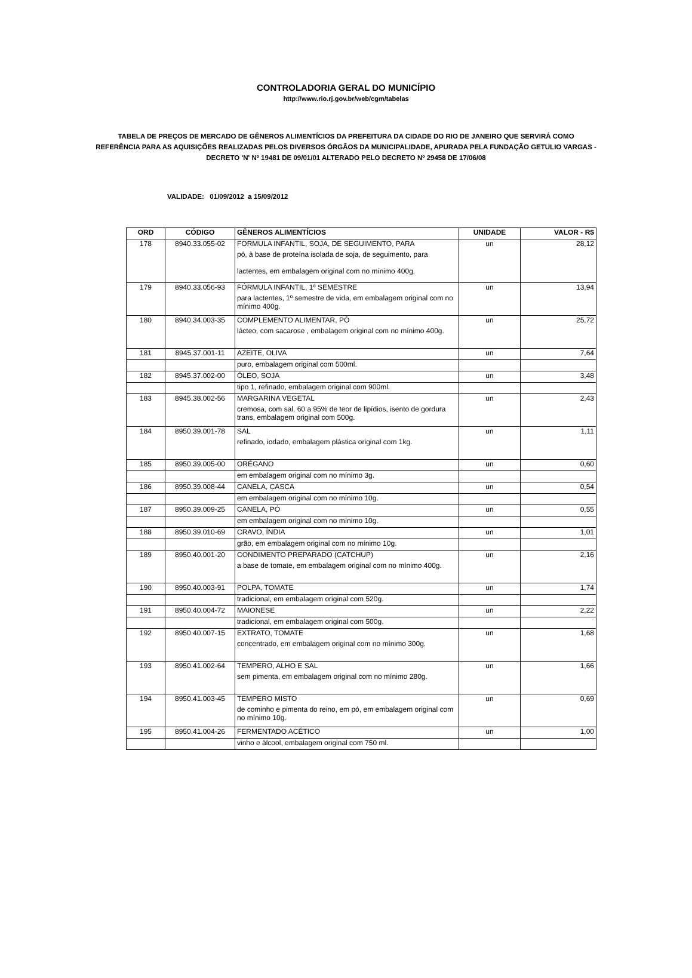CONTROLADORIA GERAL DO MUNICÍPIO
http://www.rio.rj.gov.br/web/cgm/tabelas
TABELA DE PREÇOS DE MERCADO DE GÊNEROS ALIMENTÍCIOS DA PREFEITURA DA CIDADE DO RIO DE JANEIRO QUE SERVIRÁ COMO REFERÊNCIA PARA AS AQUISIÇÕES REALIZADAS PELOS DIVERSOS ÓRGÃOS DA MUNICIPALIDADE, APURADA PELA FUNDAÇÃO GETULIO VARGAS - DECRETO 'N' Nº 19481 DE 09/01/01 ALTERADO PELO DECRETO Nº 29458 DE 17/06/08
VALIDADE: 01/09/2012 a 15/09/2012
| ORD | CÓDIGO | GÊNEROS ALIMENTÍCIOS | UNIDADE | VALOR - R$ |
| --- | --- | --- | --- | --- |
| 178 | 8940.33.055-02 | FORMULA INFANTIL, SOJA, DE SEGUIMENTO, PARA | un | 28,12 |
| | | pó, à base de proteína isolada de soja, de seguimento, para lactentes, em embalagem original com no mínimo 400g. | | |
| 179 | 8940.33.056-93 | FÓRMULA INFANTIL, 1º SEMESTRE | un | 13,94 |
| | | para lactentes, 1º semestre de vida, em embalagem original com no mínimo 400g. | | |
| 180 | 8940.34.003-35 | COMPLEMENTO ALIMENTAR, PÓ | un | 25,72 |
| | | lácteo, com sacarose , embalagem original com no mínimo 400g. | | |
| 181 | 8945.37.001-11 | AZEITE, OLIVA | un | 7,64 |
| | | puro, embalagem original com 500ml. | | |
| 182 | 8945.37.002-00 | ÓLEO, SOJA | un | 3,48 |
| | | tipo 1, refinado, embalagem original com 900ml. | | |
| 183 | 8945.38.002-56 | MARGARINA VEGETAL | un | 2,43 |
| | | cremosa, com sal, 60 a 95% de teor de lipídios, isento de gordura trans, embalagem original com 500g. | | |
| 184 | 8950.39.001-78 | SAL | un | 1,11 |
| | | refinado, iodado, embalagem plástica original com 1kg. | | |
| 185 | 8950.39.005-00 | ORÉGANO | un | 0,60 |
| | | em embalagem original com no mínimo 3g. | | |
| 186 | 8950.39.008-44 | CANELA, CASCA | un | 0,54 |
| | | em embalagem original com no mínimo 10g. | | |
| 187 | 8950.39.009-25 | CANELA, PÓ | un | 0,55 |
| | | em embalagem original com no mínimo 10g. | | |
| 188 | 8950.39.010-69 | CRAVO, ÍNDIA | un | 1,01 |
| | | grão, em embalagem original com no mínimo 10g. | | |
| 189 | 8950.40.001-20 | CONDIMENTO PREPARADO (CATCHUP) | un | 2,16 |
| | | a base de tomate, em embalagem original com no mínimo 400g. | | |
| 190 | 8950.40.003-91 | POLPA, TOMATE | un | 1,74 |
| | | tradicional, em embalagem original com 520g. | | |
| 191 | 8950.40.004-72 | MAIONESE | un | 2,22 |
| | | tradicional, em embalagem original com 500g. | | |
| 192 | 8950.40.007-15 | EXTRATO, TOMATE | un | 1,68 |
| | | concentrado, em embalagem original com no mínimo 300g. | | |
| 193 | 8950.41.002-64 | TEMPERO, ALHO E SAL | un | 1,66 |
| | | sem pimenta, em embalagem original com no mínimo 280g. | | |
| 194 | 8950.41.003-45 | TEMPERO MISTO | un | 0,69 |
| | | de cominho e pimenta do reino, em pó, em embalagem original com no mínimo 10g. | | |
| 195 | 8950.41.004-26 | FERMENTADO ACÉTICO | un | 1,00 |
| | | vinho e álcool, embalagem original com 750 ml. | | |